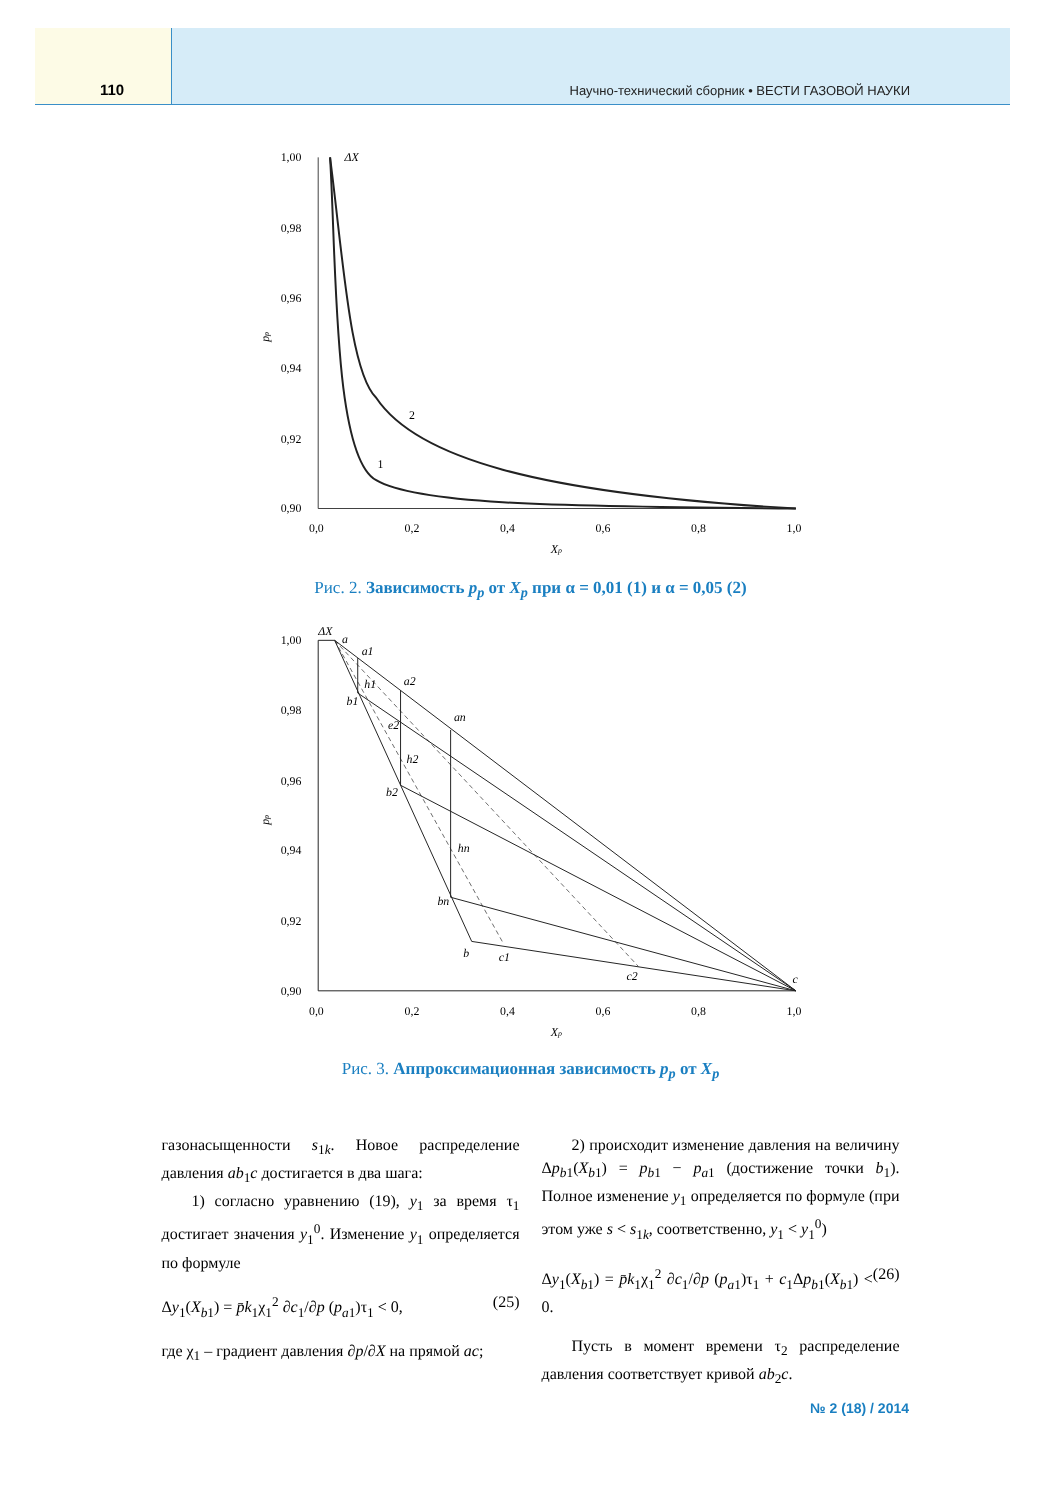110
Научно-технический сборник • ВЕСТИ ГАЗОВОЙ НАУКИ
1,00
0,98
0,96
0,94
0,92
0,90
0,0
0,2
0,4
0,6
0,8
1,0
ΔX
2
1
Xp
pp
Рис. 2. Зависимость p<sub>p</sub> от X<sub>p</sub> при α = 0,01 (1) и α = 0,05 (2)
1,00
0,98
0,96
0,94
0,92
0,90
0,0
0,2
0,4
0,6
0,8
1,0
ΔX
a
a1
a2
an
h1
b1
e2
h2
b2
hn
bn
b
c1
c2
c
Xp
pp
Рис. 3. Аппроксимационная зависимость p<sub>p</sub> от X<sub>p</sub>
газонасыщенности s<sub>1k</sub>. Новое распределение давления ab<sub>1</sub>c достигается в два шага:
1) согласно уравнению (19), y<sub>1</sub> за время τ<sub>1</sub> достигает значения y<sub>1</sub><sup>0</sup>. Изменение y<sub>1</sub> определяется по формуле
Δy<sub>1</sub>(X<sub>b1</sub>) = p̄k<sub>1</sub>χ<sub>1</sub><sup>2</sup> ∂c<sub>1</sub>/∂p (p<sub>a1</sub>)τ<sub>1</sub> < 0, (25)
где χ<sub>1</sub> – градиент давления ∂p/∂X на прямой ac;
2) происходит изменение давления на величину Δp<sub>b1</sub>(X<sub>b1</sub>) = p<sub>b1</sub> − p<sub>a1</sub> (достижение точки b<sub>1</sub>). Полное изменение y<sub>1</sub> определяется по формуле (при этом уже s < s<sub>1k</sub>, соответственно, y<sub>1</sub> < y<sub>1</sub><sup>0</sup>)
Δy<sub>1</sub>(X<sub>b1</sub>) = p̄k<sub>1</sub>χ<sub>1</sub><sup>2</sup> ∂c<sub>1</sub>/∂p (p<sub>a1</sub>)τ<sub>1</sub> + c<sub>1</sub>Δp<sub>b1</sub>(X<sub>b1</sub>) < 0. (26)
Пусть в момент времени τ<sub>2</sub> распределение давления соответствует кривой ab<sub>2</sub>c.
№ 2 (18) / 2014